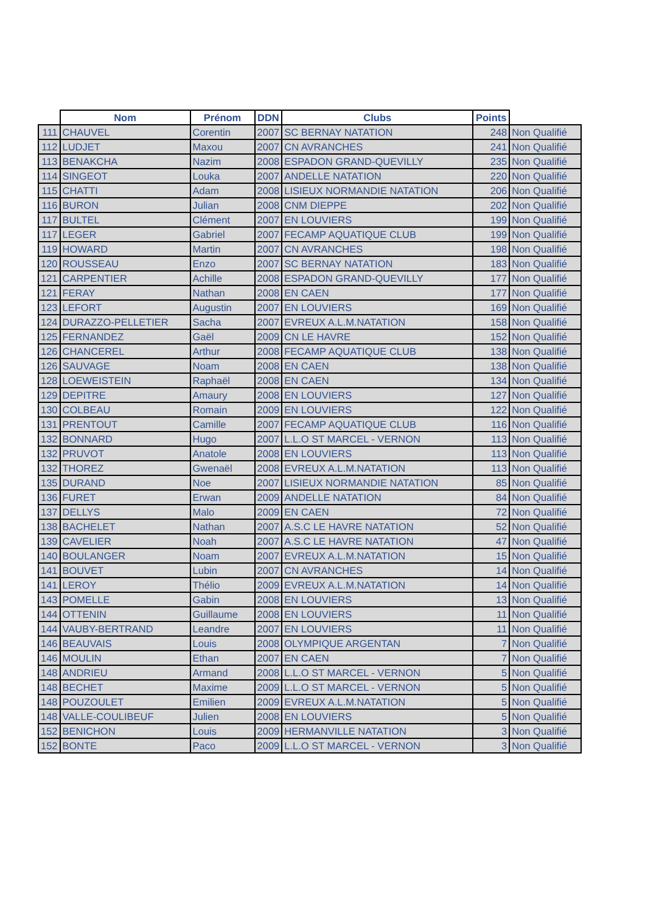| | Nom | Prénom | DDN | Clubs | Points | |
| --- | --- | --- | --- | --- | --- | --- |
| 111 | CHAUVEL | Corentin | 2007 | SC BERNAY NATATION | 248 | Non Qualifié |
| 112 | LUDJET | Maxou | 2007 | CN AVRANCHES | 241 | Non Qualifié |
| 113 | BENAKCHA | Nazim | 2008 | ESPADON GRAND-QUEVILLY | 235 | Non Qualifié |
| 114 | SINGEOT | Louka | 2007 | ANDELLE NATATION | 220 | Non Qualifié |
| 115 | CHATTI | Adam | 2008 | LISIEUX NORMANDIE NATATION | 206 | Non Qualifié |
| 116 | BURON | Julian | 2008 | CNM DIEPPE | 202 | Non Qualifié |
| 117 | BULTEL | Clément | 2007 | EN LOUVIERS | 199 | Non Qualifié |
| 117 | LEGER | Gabriel | 2007 | FECAMP AQUATIQUE CLUB | 199 | Non Qualifié |
| 119 | HOWARD | Martin | 2007 | CN AVRANCHES | 198 | Non Qualifié |
| 120 | ROUSSEAU | Enzo | 2007 | SC BERNAY NATATION | 183 | Non Qualifié |
| 121 | CARPENTIER | Achille | 2008 | ESPADON GRAND-QUEVILLY | 177 | Non Qualifié |
| 121 | FERAY | Nathan | 2008 | EN CAEN | 177 | Non Qualifié |
| 123 | LEFORT | Augustin | 2007 | EN LOUVIERS | 169 | Non Qualifié |
| 124 | DURAZZO-PELLETIER | Sacha | 2007 | EVREUX A.L.M.NATATION | 158 | Non Qualifié |
| 125 | FERNANDEZ | Gaël | 2009 | CN LE HAVRE | 152 | Non Qualifié |
| 126 | CHANCEREL | Arthur | 2008 | FECAMP AQUATIQUE CLUB | 138 | Non Qualifié |
| 126 | SAUVAGE | Noam | 2008 | EN CAEN | 138 | Non Qualifié |
| 128 | LOEWEISTEIN | Raphaël | 2008 | EN CAEN | 134 | Non Qualifié |
| 129 | DEPITRE | Amaury | 2008 | EN LOUVIERS | 127 | Non Qualifié |
| 130 | COLBEAU | Romain | 2009 | EN LOUVIERS | 122 | Non Qualifié |
| 131 | PRENTOUT | Camille | 2007 | FECAMP AQUATIQUE CLUB | 116 | Non Qualifié |
| 132 | BONNARD | Hugo | 2007 | L.L.O ST MARCEL - VERNON | 113 | Non Qualifié |
| 132 | PRUVOT | Anatole | 2008 | EN LOUVIERS | 113 | Non Qualifié |
| 132 | THOREZ | Gwenaël | 2008 | EVREUX A.L.M.NATATION | 113 | Non Qualifié |
| 135 | DURAND | Noe | 2007 | LISIEUX NORMANDIE NATATION | 85 | Non Qualifié |
| 136 | FURET | Erwan | 2009 | ANDELLE NATATION | 84 | Non Qualifié |
| 137 | DELLYS | Malo | 2009 | EN CAEN | 72 | Non Qualifié |
| 138 | BACHELET | Nathan | 2007 | A.S.C LE HAVRE NATATION | 52 | Non Qualifié |
| 139 | CAVELIER | Noah | 2007 | A.S.C LE HAVRE NATATION | 47 | Non Qualifié |
| 140 | BOULANGER | Noam | 2007 | EVREUX A.L.M.NATATION | 15 | Non Qualifié |
| 141 | BOUVET | Lubin | 2007 | CN AVRANCHES | 14 | Non Qualifié |
| 141 | LEROY | Thélio | 2009 | EVREUX A.L.M.NATATION | 14 | Non Qualifié |
| 143 | POMELLE | Gabin | 2008 | EN LOUVIERS | 13 | Non Qualifié |
| 144 | OTTENIN | Guillaume | 2008 | EN LOUVIERS | 11 | Non Qualifié |
| 144 | VAUBY-BERTRAND | Leandre | 2007 | EN LOUVIERS | 11 | Non Qualifié |
| 146 | BEAUVAIS | Louis | 2008 | OLYMPIQUE ARGENTAN | 7 | Non Qualifié |
| 146 | MOULIN | Ethan | 2007 | EN CAEN | 7 | Non Qualifié |
| 148 | ANDRIEU | Armand | 2008 | L.L.O ST MARCEL - VERNON | 5 | Non Qualifié |
| 148 | BECHET | Maxime | 2009 | L.L.O ST MARCEL - VERNON | 5 | Non Qualifié |
| 148 | POUZOULET | Emilien | 2009 | EVREUX A.L.M.NATATION | 5 | Non Qualifié |
| 148 | VALLE-COULIBEUF | Julien | 2008 | EN LOUVIERS | 5 | Non Qualifié |
| 152 | BENICHON | Louis | 2009 | HERMANVILLE NATATION | 3 | Non Qualifié |
| 152 | BONTE | Paco | 2009 | L.L.O ST MARCEL - VERNON | 3 | Non Qualifié |